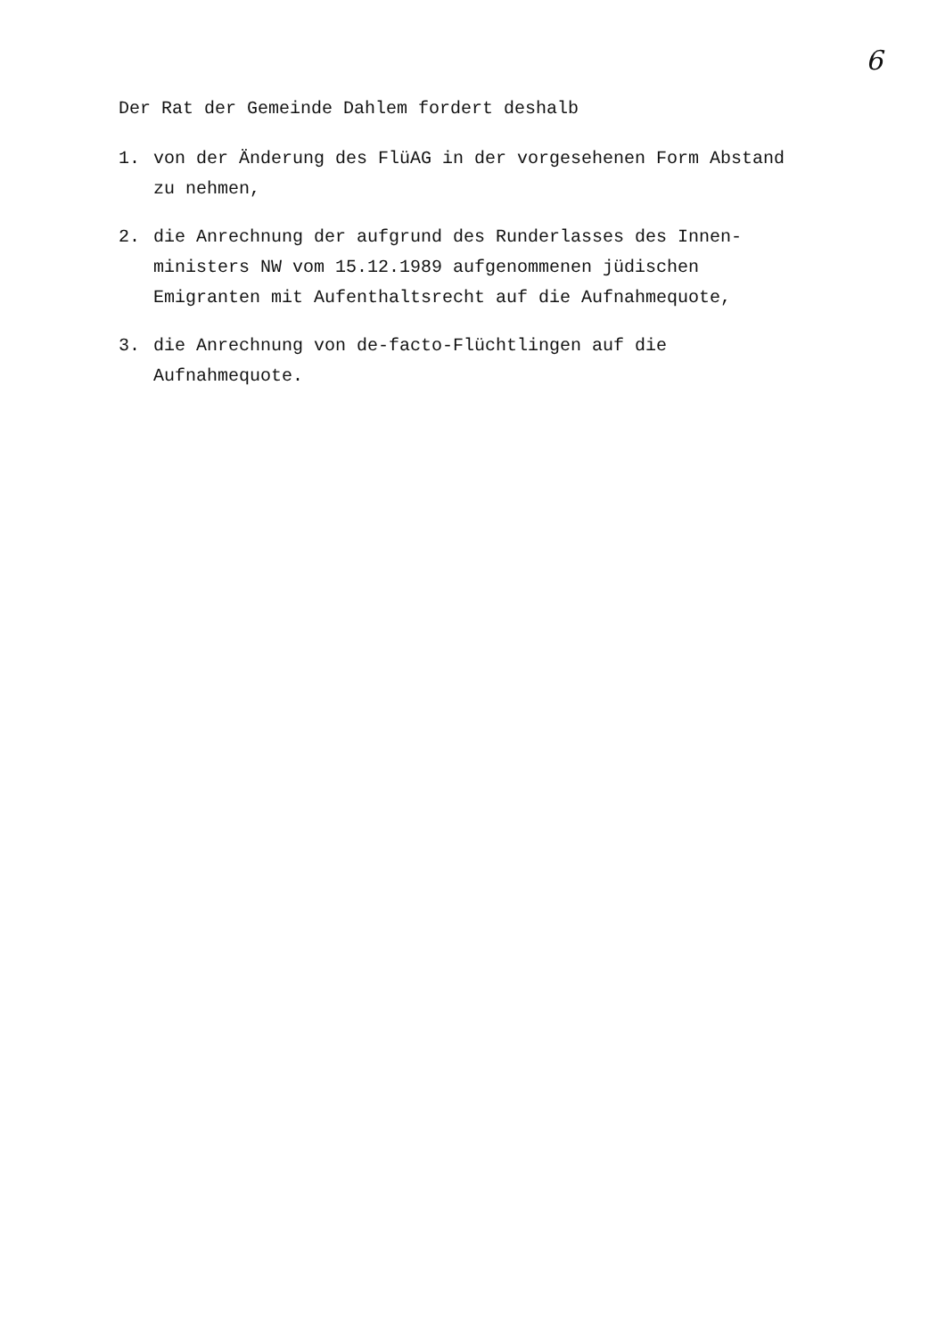6
Der Rat der Gemeinde Dahlem fordert deshalb
1. von der Änderung des FlüAG in der vorgesehenen Form Abstand zu nehmen,
2. die Anrechnung der aufgrund des Runderlasses des Innen-ministers NW vom 15.12.1989 aufgenommenen jüdischen Emigranten mit Aufenthaltsrecht auf die Aufnahmequote,
3. die Anrechnung von de-facto-Flüchtlingen auf die Aufnahmequote.